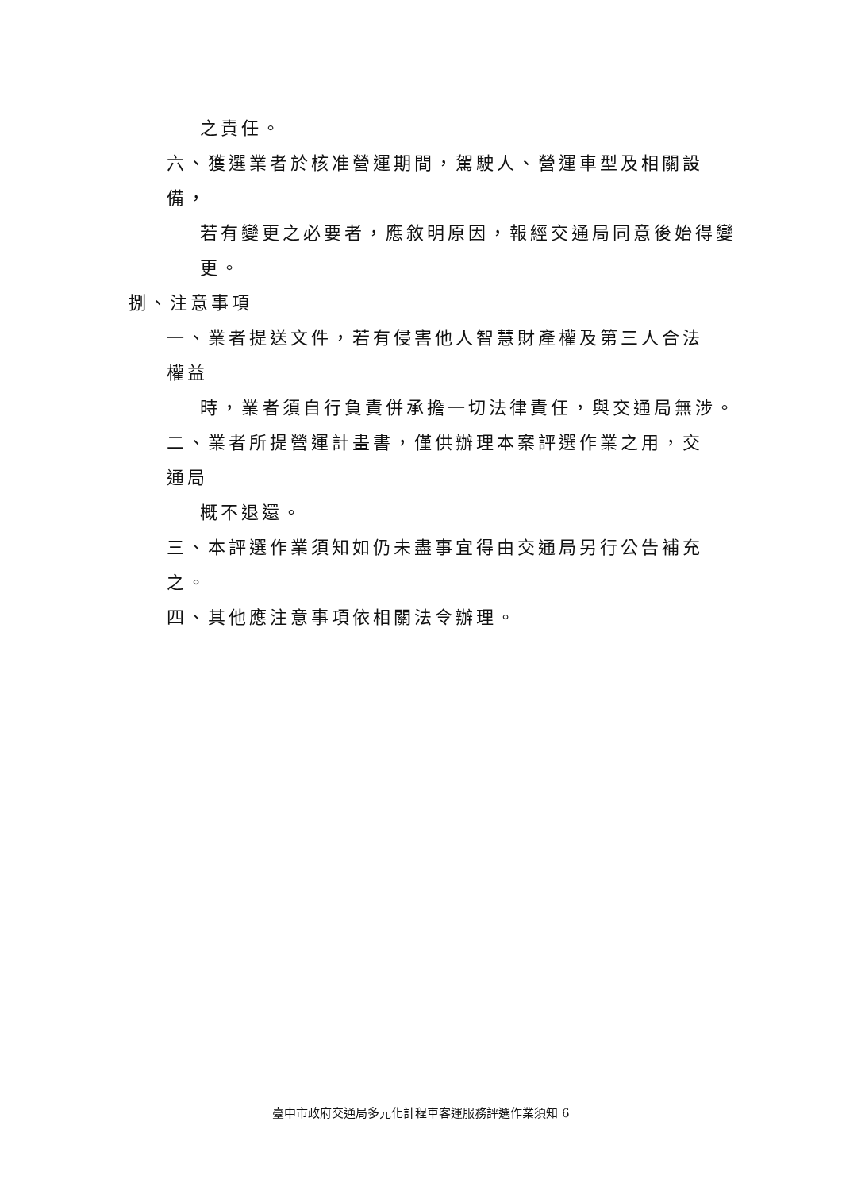之責任。
六、獲選業者於核准營運期間，駕駛人、營運車型及相關設備，
若有變更之必要者，應敘明原因，報經交通局同意後始得變
更。
捌、注意事項
一、業者提送文件，若有侵害他人智慧財產權及第三人合法權益
時，業者須自行負責併承擔一切法律責任，與交通局無涉。
二、業者所提營運計畫書，僅供辦理本案評選作業之用，交通局
概不退還。
三、本評選作業須知如仍未盡事宜得由交通局另行公告補充之。
四、其他應注意事項依相關法令辦理。
臺中市政府交通局多元化計程車客運服務評選作業須知 6